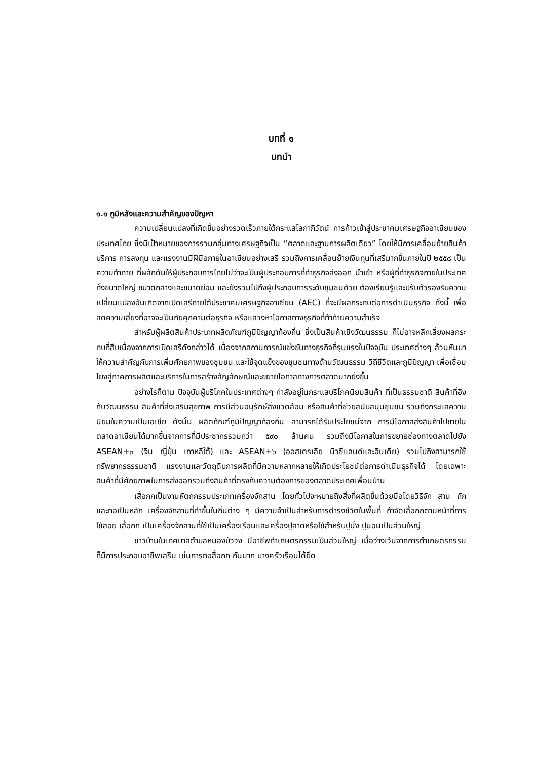บทที่ ๑
บทนำ
๑.๑ ภูมิหลังและความสำคัญของปัญหา
ความเปลี่ยนแปลงที่เกิดขึ้นอย่างรวดเร็วภายใต้กระแสโลกาภิวัตน์ การก้าวเข้าสู่ประชาคมเศรษฐกิจอาเซียนของประเทศไทย ซึ่งมีเป้าหมายของการรวมกลุ่มทางเศรษฐกิจเป็น “ตลาดและฐานการผลิตเดียว” โดยให้มีการเคลื่อนย้ายสินค้า บริการ การลงทุน และแรงงานมีฝีมือภายในอาเซียนอย่างเสรี รวมถึงการเคลื่อนย้ายเงินทุนที่เสรีมากขึ้นภายในปี ๒๕๕๘ เป็นความท้าทาย ที่ผลักดันให้ผู้ประกอบการไทยไม่ว่าจะเป็นผู้ประกอบการที่ทำธุรกิจส่งออก นำเข้า หรือผู้ที่ทำธุรกิจภายในประเทศ ทั้งขนาดใหญ่ ขนาดกลางและขนาดย่อม และยังรวมไปถึงผู้ประกอบการระดับชุมชนด้วย ต้องเรียนรู้และปรับตัวรองรับความเปลี่ยนแปลงอันเกิดจากเปิดเสรีภายใต้ประชาคมเศรษฐกิจอาเซียน (AEC) ที่จะมีผลกระทบต่อการดำเนินธุรกิจ ทั้งนี้ เพื่อลดความเสี่ยงที่อาจจะเป็นภัยคุกคามต่อธุรกิจ หรือแสวงหาโอกาสทางธุรกิจที่ท้าท้ายความสำเร็จ
สำหรับผู้ผลิตสินค้าประเภทผลิตภัณฑ์ภูมิปัญญาท้องถิ่น ซึ่งเป็นสินค้าเชิงวัฒนธรรม ก็ไม่อาจหลีกเลี่ยงผลกระทบที่สืบเนื่องจากการเปิดเสรีดังกล่าวได้ เนื่องจากสถานการณ์แข่งขันทางธุรกิจที่รุนแรงในปัจจุบัน ประเทศต่างๆ ล้วนหันมาให้ความสำคัญกับการเพิ่มศักยภาพของชุมชน และใช้จุดแข็งของชุมชนทางด้านวัฒนธรรม วิถีชีวิตและภูมิปัญญา เพื่อเชื่อมโยงสู่ภาคการผลิตและบริการในการสร้างสัญลักษณ์และขยายโอกาสทางการตลาดมากยิ่งขึ้น
อย่างไรก็ตาม ปัจจุบันผู้บริโภคในประเทศต่างๆ กำลังอยู่ในกระแสบริโภคนิยมสินค้า ที่เป็นธรรมชาติ สินค้าที่อิงกับวัฒนธรรม สินค้าที่ส่งเสริมสุขภาพ การมีส่วนอนุรักษ์สิ่งแวดล้อม หรือสินค้าที่ช่วยสนับสนุนชุมชน รวมถึงกระแสความนิยมในความเป็นเอเชีย ดังนั้น ผลิตภัณฑ์ภูมิปัญญาท้องถิ่น สามารถได้รับประโยชน์จาก การมีโอกาสส่งสินค้าไปขายในตลาดอาเซียนได้มากขึ้นจากการที่มีประชากรรวมกว่า ๕๙๐ ล้านคน รวมถึงมีโอกาสในการขยายช่องทางตลาดไปยัง ASEAN+๓ (จีน ญี่ปุ่น เกาหลีใต้) และ ASEAN+๖ (ออสเตรเลีย นิวซีแลนด์และอินเดีย) รวมไปถึงสามารถใช้ทรัพยากรธรรมชาติ แรงงานและวัตถุดิบการผลิตที่มีความหลากหลายให้เกิดประโยชน์ต่อการดำเนินธุรกิจได้ โดยเฉพาะสินค้าที่มีศักยภาพในการส่งออกรวมถึงสินค้าที่ตรงกับความต้องการของตลาดประเทศเพื่อนบ้าน
เสื่อกกเป็นงานหัตถกรรมประเภทเครื่องจักสาน โดยทั่วไปจะหมายถึงสิ่งที่ผลิตขึ้นด้วยมือโดยวิธีจัก สาน ถัก และทอเป็นหลัก เครื่องจักสานที่ทำขึ้นในถิ่นต่าง ๆ มีความจำเป็นสำหรับการดำรงชีวิตในพื้นที่ ถ้าจัดเสื่อกกตามหน้าที่การใช้สอย เสื่อกก เป็นเครื่องจักสานที่ใช้เป็นเครื่องเรือนและเครื่องปูลาดหรือใช้สำหรับปูนั่ง ปูนอนเป็นส่วนใหญ่
ชาวบ้านในเทศบาลตำบลหนองบัววง มีอาชีพทำเกษตรกรรมเป็นส่วนใหญ่ เมื่อว่างเว้นจากการทำเกษตรกรรม ก็มีการประกอบอาชีพเสริม เช่นการทอสื่อกก กันมาก บางครัวเรือนได้ยึด